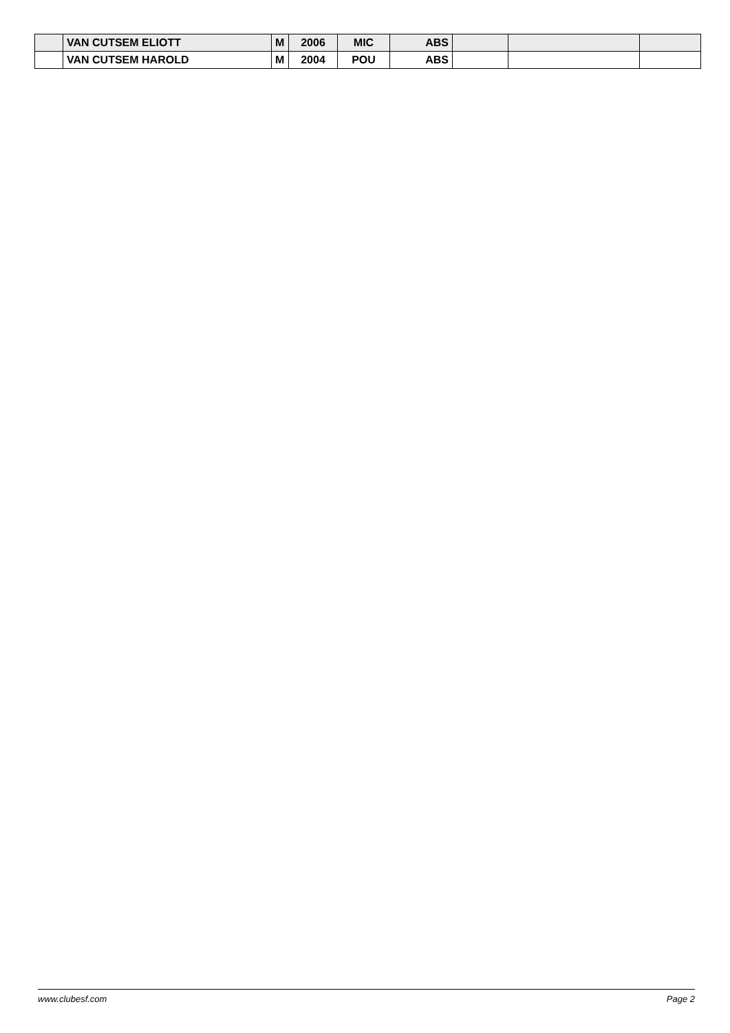| | VAN CUTSEM ELIOTT | M | 2006 | MIC | ABS | | | |
| | VAN CUTSEM HAROLD | M | 2004 | POU | ABS | | | |
www.clubesf.com Page 2